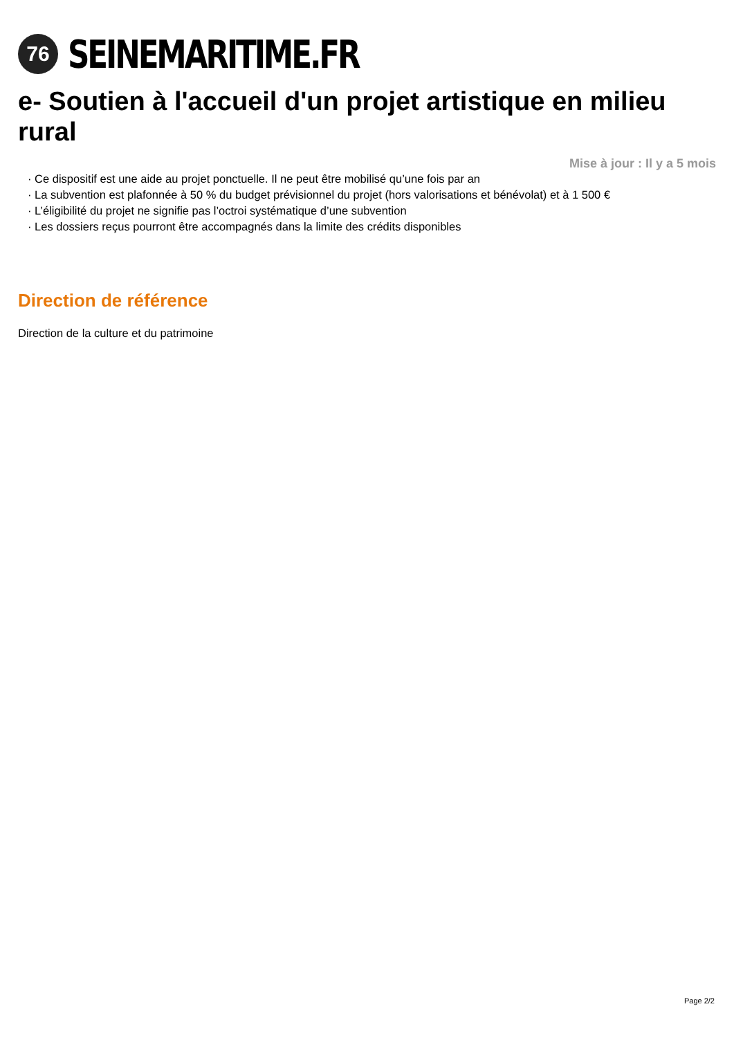76
SEINEMARITIME.FR
e- Soutien à l'accueil d'un projet artistique en milieu rural
Mise à jour : Il y a 5 mois
· Ce dispositif est une aide au projet ponctuelle. Il ne peut être mobilisé qu’une fois par an
· La subvention est plafonnée à 50 % du budget prévisionnel du projet (hors valorisations et bénévolat) et à 1 500 €
· L’éligibilité du projet ne signifie pas l’octroi systématique d’une subvention
· Les dossiers reçus pourront être accompagnés dans la limite des crédits disponibles
Direction de référence
Direction de la culture et du patrimoine
Page 2/2